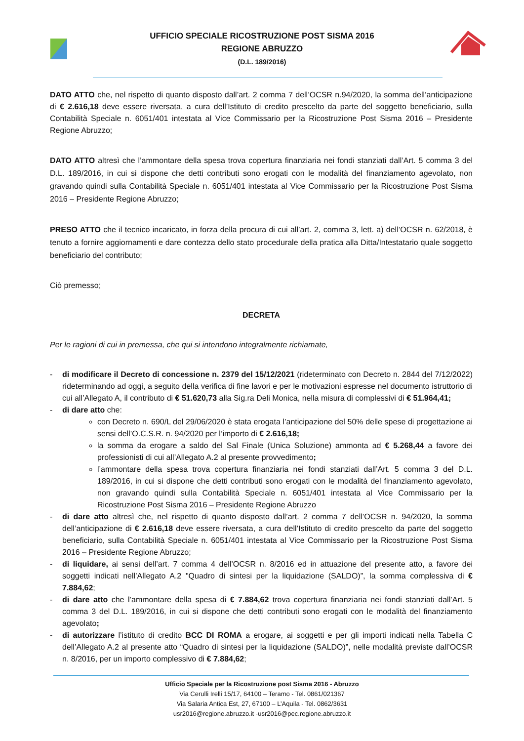UFFICIO SPECIALE RICOSTRUZIONE POST SISMA 2016
REGIONE ABRUZZO
(D.L. 189/2016)
DATO ATTO che, nel rispetto di quanto disposto dall’art. 2 comma 7 dell’OCSR n.94/2020, la somma dell’anticipazione di € 2.616,18 deve essere riversata, a cura dell’Istituto di credito prescelto da parte del soggetto beneficiario, sulla Contabilità Speciale n. 6051/401 intestata al Vice Commissario per la Ricostruzione Post Sisma 2016 – Presidente Regione Abruzzo;
DATO ATTO altresì che l’ammontare della spesa trova copertura finanziaria nei fondi stanziati dall’Art. 5 comma 3 del D.L. 189/2016, in cui si dispone che detti contributi sono erogati con le modalità del finanziamento agevolato, non gravando quindi sulla Contabilità Speciale n. 6051/401 intestata al Vice Commissario per la Ricostruzione Post Sisma 2016 – Presidente Regione Abruzzo;
PRESO ATTO che il tecnico incaricato, in forza della procura di cui all’art. 2, comma 3, lett. a) dell’OCSR n. 62/2018, è tenuto a fornire aggiornamenti e dare contezza dello stato procedurale della pratica alla Ditta/Intestatario quale soggetto beneficiario del contributo;
Ciò premesso;
DECRETA
Per le ragioni di cui in premessa, che qui si intendono integralmente richiamate,
- di modificare il Decreto di concessione n. 2379 del 15/12/2021 (rideterminato con Decreto n. 2844 del 7/12/2022) rideterminando ad oggi, a seguito della verifica di fine lavori e per le motivazioni espresse nel documento istruttorio di cui all’Allegato A, il contributo di € 51.620,73 alla Sig.ra Deli Monica, nella misura di complessivi di € 51.964,41;
- di dare atto che:
con Decreto n. 690/L del 29/06/2020 è stata erogata l’anticipazione del 50% delle spese di progettazione ai sensi dell’O.C.S.R. n. 94/2020 per l’importo di € 2.616,18;
la somma da erogare a saldo del Sal Finale (Unica Soluzione) ammonta ad € 5.268,44 a favore dei professionisti di cui all’Allegato A.2 al presente provvedimento;
l’ammontare della spesa trova copertura finanziaria nei fondi stanziati dall’Art. 5 comma 3 del D.L. 189/2016, in cui si dispone che detti contributi sono erogati con le modalità del finanziamento agevolato, non gravando quindi sulla Contabilità Speciale n. 6051/401 intestata al Vice Commissario per la Ricostruzione Post Sisma 2016 – Presidente Regione Abruzzo
- di dare atto altresì che, nel rispetto di quanto disposto dall’art. 2 comma 7 dell’OCSR n. 94/2020, la somma dell’anticipazione di € 2.616,18 deve essere riversata, a cura dell’Istituto di credito prescelto da parte del soggetto beneficiario, sulla Contabilità Speciale n. 6051/401 intestata al Vice Commissario per la Ricostruzione Post Sisma 2016 – Presidente Regione Abruzzo;
- di liquidare, ai sensi dell’art. 7 comma 4 dell’OCSR n. 8/2016 ed in attuazione del presente atto, a favore dei soggetti indicati nell’Allegato A.2 "Quadro di sintesi per la liquidazione (SALDO)”, la somma complessiva di € 7.884,62;
- di dare atto che l’ammontare della spesa di € 7.884,62 trova copertura finanziaria nei fondi stanziati dall’Art. 5 comma 3 del D.L. 189/2016, in cui si dispone che detti contributi sono erogati con le modalità del finanziamento agevolato;
- di autorizzare l’istituto di credito BCC DI ROMA a erogare, ai soggetti e per gli importi indicati nella Tabella C dell’Allegato A.2 al presente atto “Quadro di sintesi per la liquidazione (SALDO)”, nelle modalità previste dall’OCSR n. 8/2016, per un importo complessivo di € 7.884,62;
Ufficio Speciale per la Ricostruzione post Sisma 2016 - Abruzzo
Via Cerulli Irelli 15/17, 64100 – Teramo - Tel. 0861/021367
Via Salaria Antica Est, 27, 67100 – L’Aquila - Tel. 0862/3631
usr2016@regione.abruzzo.it -usr2016@pec.regione.abruzzo.it